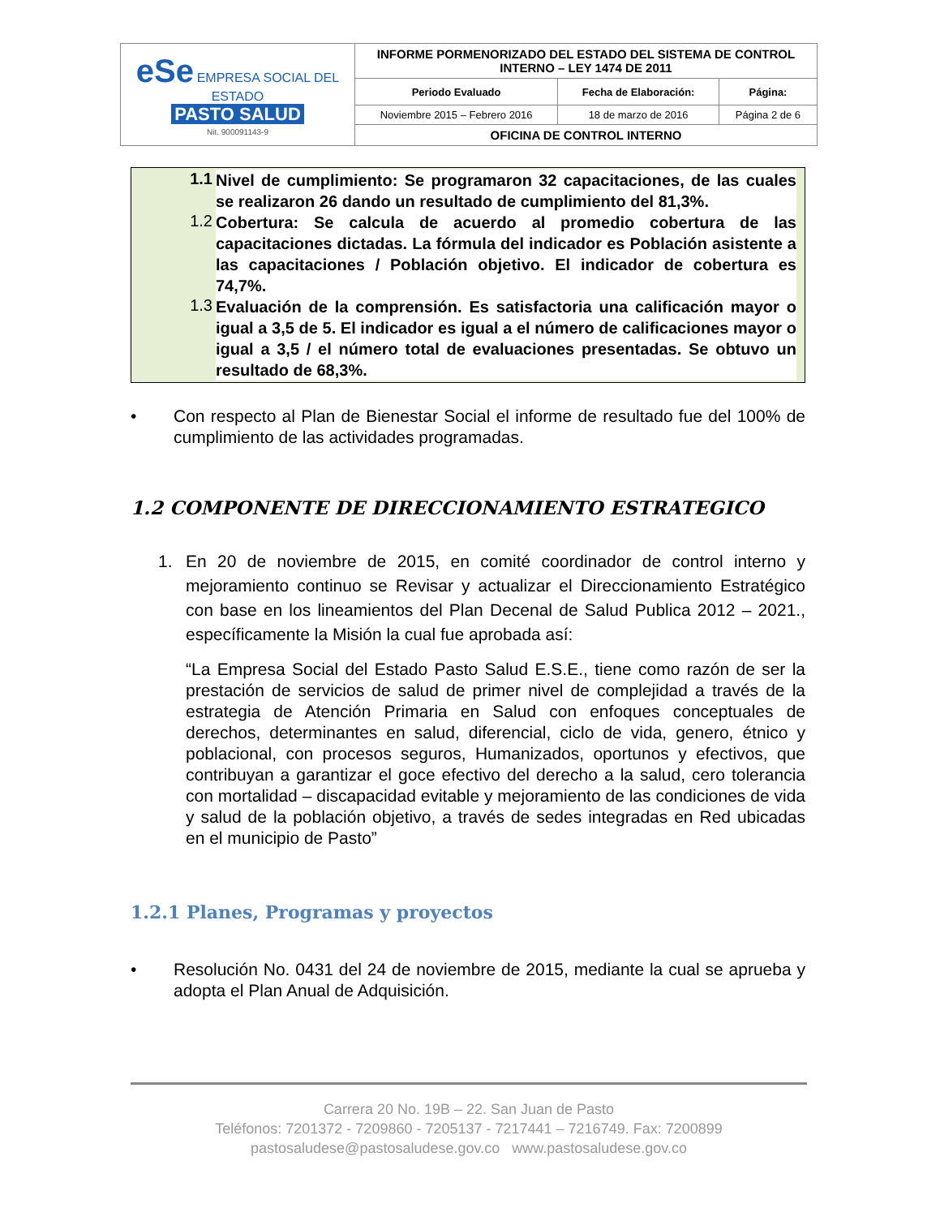| eSe EMPRESA SOCIAL DEL ESTADO PASTO SALUD Nit. 900091143-9 | INFORME PORMENORIZADO DEL ESTADO DEL SISTEMA DE CONTROL INTERNO – LEY 1474 DE 2011 | | |
| | Periodo Evaluado | Fecha de Elaboración: | Página: |
| | Noviembre 2015 – Febrero 2016 | 18 de marzo de 2016 | Página 2 de 6 |
| | OFICINA DE CONTROL INTERNO | | |
1.1 Nivel de cumplimiento: Se programaron 32 capacitaciones, de las cuales se realizaron 26 dando un resultado de cumplimiento del 81,3%.
1.2 Cobertura: Se calcula de acuerdo al promedio cobertura de las capacitaciones dictadas. La fórmula del indicador es Población asistente a las capacitaciones / Población objetivo. El indicador de cobertura es 74,7%.
1.3 Evaluación de la comprensión. Es satisfactoria una calificación mayor o igual a 3,5 de 5. El indicador es igual a el número de calificaciones mayor o igual a 3,5 / el número total de evaluaciones presentadas. Se obtuvo un resultado de 68,3%.
• Con respecto al Plan de Bienestar Social el informe de resultado fue del 100% de cumplimiento de las actividades programadas.
1.2 COMPONENTE DE DIRECCIONAMIENTO ESTRATEGICO
1. En 20 de noviembre de 2015, en comité coordinador de control interno y mejoramiento continuo se Revisar y actualizar el Direccionamiento Estratégico con base en los lineamientos del Plan Decenal de Salud Publica 2012 – 2021., específicamente la Misión la cual fue aprobada así:
“La Empresa Social del Estado Pasto Salud E.S.E., tiene como razón de ser la prestación de servicios de salud de primer nivel de complejidad a través de la estrategia de Atención Primaria en Salud con enfoques conceptuales de derechos, determinantes en salud, diferencial, ciclo de vida, genero, étnico y poblacional, con procesos seguros, Humanizados, oportunos y efectivos, que contribuyan a garantizar el goce efectivo del derecho a la salud, cero tolerancia con mortalidad – discapacidad evitable y mejoramiento de las condiciones de vida y salud de la población objetivo, a través de sedes integradas en Red ubicadas en el municipio de Pasto”
1.2.1 Planes, Programas y proyectos
• Resolución No. 0431 del 24 de noviembre de 2015, mediante la cual se aprueba y adopta el Plan Anual de Adquisición.
Carrera 20 No. 19B – 22. San Juan de Pasto
Teléfonos: 7201372 - 7209860 - 7205137 - 7217441 – 7216749. Fax: 7200899
pastosaludese@pastosaludese.gov.co www.pastosaludese.gov.co